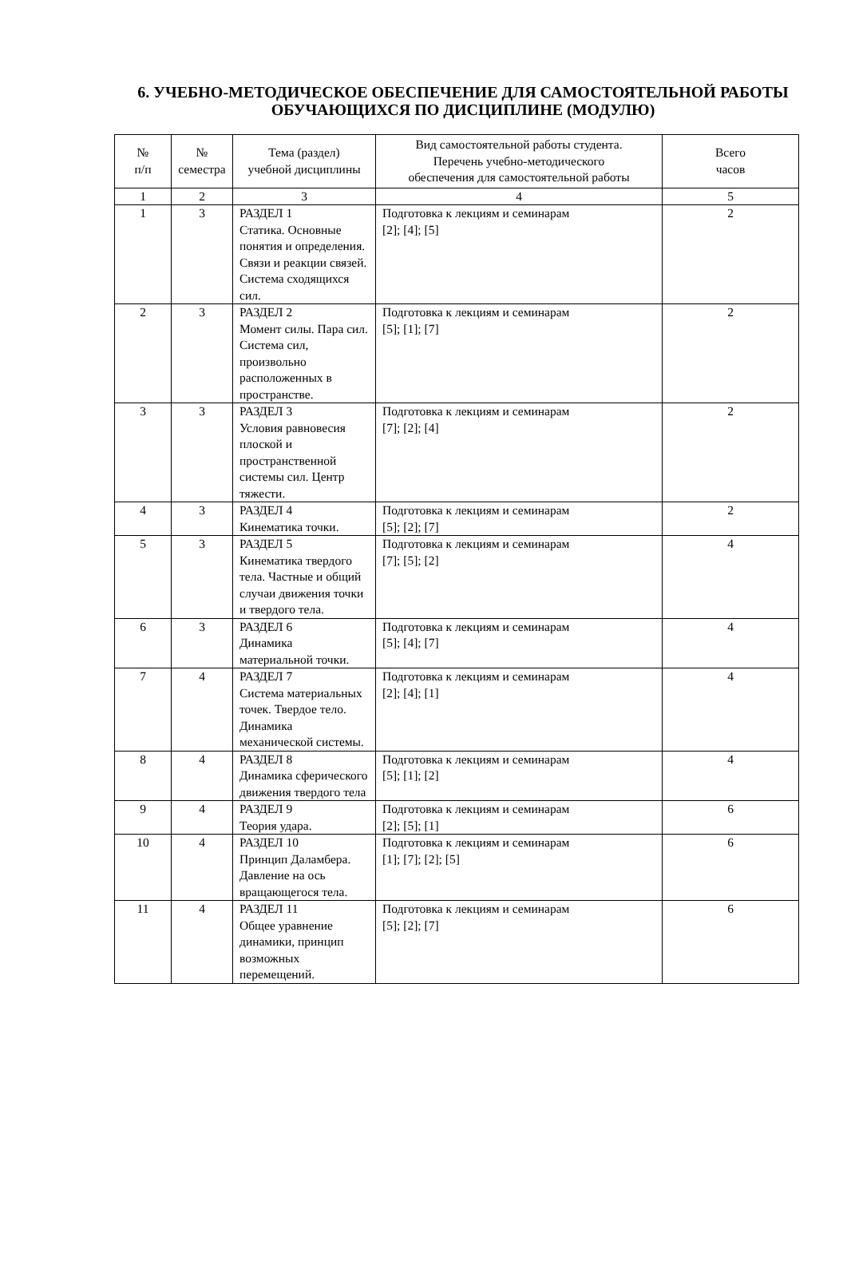6. УЧЕБНО-МЕТОДИЧЕСКОЕ ОБЕСПЕЧЕНИЕ ДЛЯ САМОСТОЯТЕЛЬНОЙ РАБОТЫ ОБУЧАЮЩИХСЯ ПО ДИСЦИПЛИНЕ (МОДУЛЮ)
| № п/п | № семестра | Тема (раздел) учебной дисциплины | Вид самостоятельной работы студента. Перечень учебно-методического обеспечения для самостоятельной работы | Всего часов |
| --- | --- | --- | --- | --- |
| 1 | 2 | 3 | 4 | 5 |
| 1 | 3 | РАЗДЕЛ 1 Статика. Основные понятия и определения. Связи и реакции связей. Система сходящихся сил. | Подготовка к лекциям и семинарам [2]; [4]; [5] | 2 |
| 2 | 3 | РАЗДЕЛ 2 Момент силы. Пара сил. Система сил, произвольно расположенных в пространстве. | Подготовка к лекциям и семинарам [5]; [1]; [7] | 2 |
| 3 | 3 | РАЗДЕЛ 3 Условия равновесия плоской и пространственной системы сил. Центр тяжести. | Подготовка к лекциям и семинарам [7]; [2]; [4] | 2 |
| 4 | 3 | РАЗДЕЛ 4 Кинематика точки. | Подготовка к лекциям и семинарам [5]; [2]; [7] | 2 |
| 5 | 3 | РАЗДЕЛ 5 Кинематика твердого тела. Частные и общий случаи движения точки и твердого тела. | Подготовка к лекциям и семинарам [7]; [5]; [2] | 4 |
| 6 | 3 | РАЗДЕЛ 6 Динамика материальной точки. | Подготовка к лекциям и семинарам [5]; [4]; [7] | 4 |
| 7 | 4 | РАЗДЕЛ 7 Система материальных точек. Твердое тело. Динамика механической системы. | Подготовка к лекциям и семинарам [2]; [4]; [1] | 4 |
| 8 | 4 | РАЗДЕЛ 8 Динамика сферического движения твердого тела | Подготовка к лекциям и семинарам [5]; [1]; [2] | 4 |
| 9 | 4 | РАЗДЕЛ 9 Теория удара. | Подготовка к лекциям и семинарам [2]; [5]; [1] | 6 |
| 10 | 4 | РАЗДЕЛ 10 Принцип Даламбера. Давление на ось вращающегося тела. | Подготовка к лекциям и семинарам [1]; [7]; [2]; [5] | 6 |
| 11 | 4 | РАЗДЕЛ 11 Общее уравнение динамики, принцип возможных перемещений. | Подготовка к лекциям и семинарам [5]; [2]; [7] | 6 |